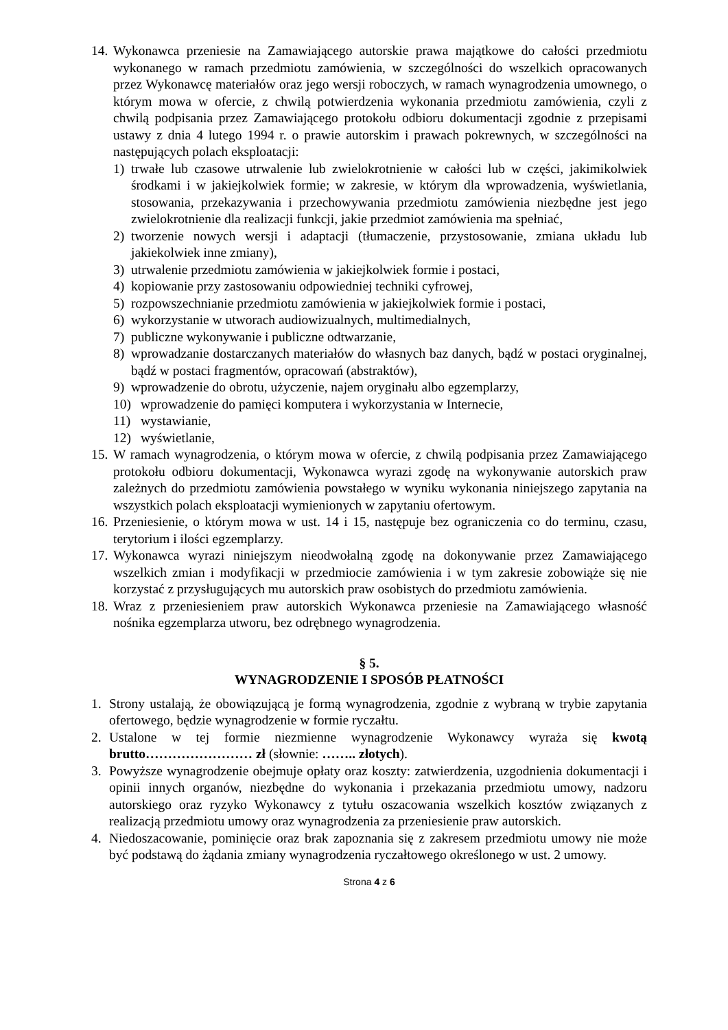14. Wykonawca przeniesie na Zamawiającego autorskie prawa majątkowe do całości przedmiotu wykonanego w ramach przedmiotu zamówienia, w szczególności do wszelkich opracowanych przez Wykonawcę materiałów oraz jego wersji roboczych, w ramach wynagrodzenia umownego, o którym mowa w ofercie, z chwilą potwierdzenia wykonania przedmiotu zamówienia, czyli z chwilą podpisania przez Zamawiającego protokołu odbioru dokumentacji zgodnie z przepisami ustawy z dnia 4 lutego 1994 r. o prawie autorskim i prawach pokrewnych, w szczególności na następujących polach eksploatacji:
1) trwałe lub czasowe utrwalenie lub zwielokrotnienie w całości lub w części, jakimikolwiek środkami i w jakiejkolwiek formie; w zakresie, w którym dla wprowadzenia, wyświetlania, stosowania, przekazywania i przechowywania przedmiotu zamówienia niezbędne jest jego zwielokrotnienie dla realizacji funkcji, jakie przedmiot zamówienia ma spełniać,
2) tworzenie nowych wersji i adaptacji (tłumaczenie, przystosowanie, zmiana układu lub jakiekolwiek inne zmiany),
3) utrwalenie przedmiotu zamówienia w jakiejkolwiek formie i postaci,
4) kopiowanie przy zastosowaniu odpowiedniej techniki cyfrowej,
5) rozpowszechnianie przedmiotu zamówienia w jakiejkolwiek formie i postaci,
6) wykorzystanie w utworach audiowizualnych, multimedialnych,
7) publiczne wykonywanie i publiczne odtwarzanie,
8) wprowadzanie dostarczanych materiałów do własnych baz danych, bądź w postaci oryginalnej, bądź w postaci fragmentów, opracowań (abstraktów),
9) wprowadzenie do obrotu, użyczenie, najem oryginału albo egzemplarzy,
10) wprowadzenie do pamięci komputera i wykorzystania w Internecie,
11) wystawianie,
12) wyświetlanie,
15. W ramach wynagrodzenia, o którym mowa w ofercie, z chwilą podpisania przez Zamawiającego protokołu odbioru dokumentacji, Wykonawca wyrazi zgodę na wykonywanie autorskich praw zależnych do przedmiotu zamówienia powstałego w wyniku wykonania niniejszego zapytania na wszystkich polach eksploatacji wymienionych w zapytaniu ofertowym.
16. Przeniesienie, o którym mowa w ust. 14 i 15, następuje bez ograniczenia co do terminu, czasu, terytorium i ilości egzemplarzy.
17. Wykonawca wyrazi niniejszym nieodwołalną zgodę na dokonywanie przez Zamawiającego wszelkich zmian i modyfikacji w przedmiocie zamówienia i w tym zakresie zobowiąże się nie korzystać z przysługujących mu autorskich praw osobistych do przedmiotu zamówienia.
18. Wraz z przeniesieniem praw autorskich Wykonawca przeniesie na Zamawiającego własność nośnika egzemplarza utworu, bez odrębnego wynagrodzenia.
§ 5.
WYNAGRODZENIE I SPOSÓB PŁATNOŚCI
1. Strony ustalają, że obowiązującą je formą wynagrodzenia, zgodnie z wybraną w trybie zapytania ofertowego, będzie wynagrodzenie w formie ryczałtu.
2. Ustalone w tej formie niezmienne wynagrodzenie Wykonawcy wyraża się kwotą brutto…………………… zł (słownie: …….. złotych).
3. Powyższe wynagrodzenie obejmuje opłaty oraz koszty: zatwierdzenia, uzgodnienia dokumentacji i opinii innych organów, niezbędne do wykonania i przekazania przedmiotu umowy, nadzoru autorskiego oraz ryzyko Wykonawcy z tytułu oszacowania wszelkich kosztów związanych z realizacją przedmiotu umowy oraz wynagrodzenia za przeniesienie praw autorskich.
4. Niedoszacowanie, pominięcie oraz brak zapoznania się z zakresem przedmiotu umowy nie może być podstawą do żądania zmiany wynagrodzenia ryczałtowego określonego w ust. 2 umowy.
Strona 4 z 6